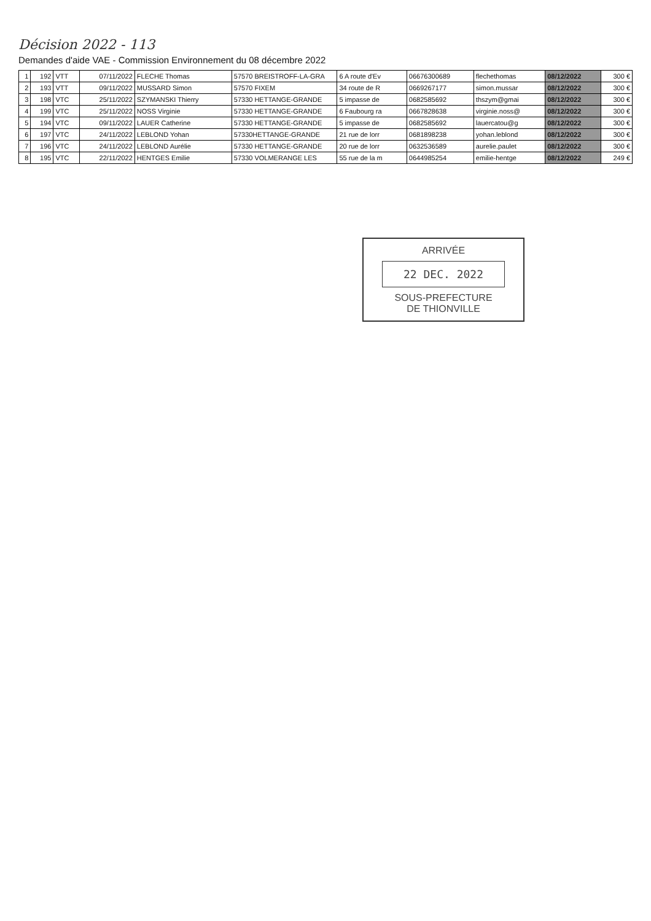Décision 2022 - 113
Demandes d'aide VAE - Commission Environnement du 08 décembre 2022
| 1 | 192 | VTT | 07/11/2022 | FLECHE Thomas | 57570 BREISTROFF-LA-GRA | 6 A route d'Ev | 0667630068​9 | flechethomas | 08/12/2022 | 300 € |
| 2 | 193 | VTT | 09/11/2022 | MUSSARD Simon | 57570 FIXEM | 34 route de R | 0669267177 | simon.mussar | 08/12/2022 | 300 € |
| 3 | 198 | VTC | 25/11/2022 | SZYMANSKI Thierry | 57330 HETTANGE-GRANDE | 5 impasse de | 0682585692 | thszym@gmai | 08/12/2022 | 300 € |
| 4 | 199 | VTC | 25/11/2022 | NOSS Virginie | 57330 HETTANGE-GRANDE | 6 Faubourg ra | 0667828638 | virginie.noss@ | 08/12/2022 | 300 € |
| 5 | 194 | VTC | 09/11/2022 | LAUER Catherine | 57330 HETTANGE-GRANDE | 5 impasse de | 0682585692 | lauercatou@g | 08/12/2022 | 300 € |
| 6 | 197 | VTC | 24/11/2022 | LEBLOND Yohan | 57330HETTANGE-GRANDE | 21 rue de lorr | 0681898238 | yohan.leblond | 08/12/2022 | 300 € |
| 7 | 196 | VTC | 24/11/2022 | LEBLOND Aurélie | 57330 HETTANGE-GRANDE | 20 rue de lorr | 0632536589 | aurelie.paulet | 08/12/2022 | 300 € |
| 8 | 195 | VTC | 22/11/2022 | HENTGES Emilie | 57330 VOLMERANGE LES | 55 rue de la m | 0644985254 | emilie-hentge | 08/12/2022 | 249 € |
ARRIVÉE
22 DEC. 2022
SOUS-PREFECTURE
DE THIONVILLE